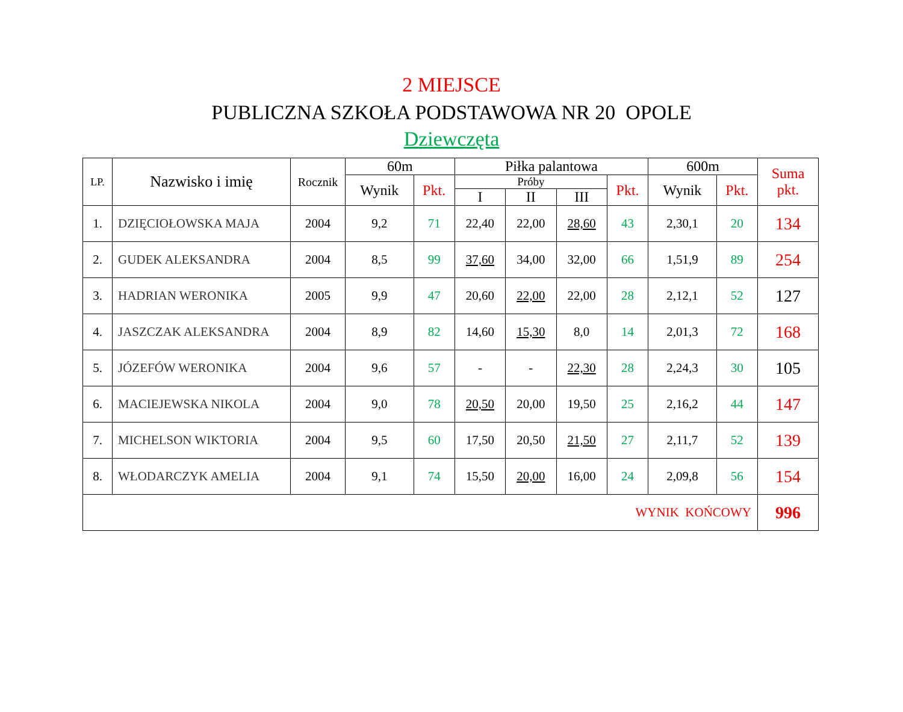2 MIEJSCE
PUBLICZNA SZKOŁA PODSTAWOWA NR 20 OPOLE
Dziewczęta
| LP. | Nazwisko i imię | Rocznik | 60m | | Piłka palantowa | | | | 600m | | Suma pkt. |
| --- | --- | --- | --- | --- | --- | --- | --- | --- | --- | --- | --- |
| | | | Wynik | Pkt. | Próby | | | Pkt. | Wynik | Pkt. | |
| | | | | | I | II | III | | | | |
| 1. | DZIĘCIOŁOWSKA MAJA | 2004 | 9,2 | 71 | 22,40 | 22,00 | 28,60 | 43 | 2,30,1 | 20 | 134 |
| 2. | GUDEK ALEKSANDRA | 2004 | 8,5 | 99 | 37,60 | 34,00 | 32,00 | 66 | 1,51,9 | 89 | 254 |
| 3. | HADRIAN WERONIKA | 2005 | 9,9 | 47 | 20,60 | 22,00 | 22,00 | 28 | 2,12,1 | 52 | 127 |
| 4. | JASZCZAK ALEKSANDRA | 2004 | 8,9 | 82 | 14,60 | 15,30 | 8,0 | 14 | 2,01,3 | 72 | 168 |
| 5. | JÓZEFÓW WERONIKA | 2004 | 9,6 | 57 | - | - | 22,30 | 28 | 2,24,3 | 30 | 105 |
| 6. | MACIEJEWSKA NIKOLA | 2004 | 9,0 | 78 | 20,50 | 20,00 | 19,50 | 25 | 2,16,2 | 44 | 147 |
| 7. | MICHELSON WIKTORIA | 2004 | 9,5 | 60 | 17,50 | 20,50 | 21,50 | 27 | 2,11,7 | 52 | 139 |
| 8. | WŁODARCZYK AMELIA | 2004 | 9,1 | 74 | 15,50 | 20,00 | 16,00 | 24 | 2,09,8 | 56 | 154 |
| WYNIK KOŃCOWY | | | | | | | | | | | 996 |